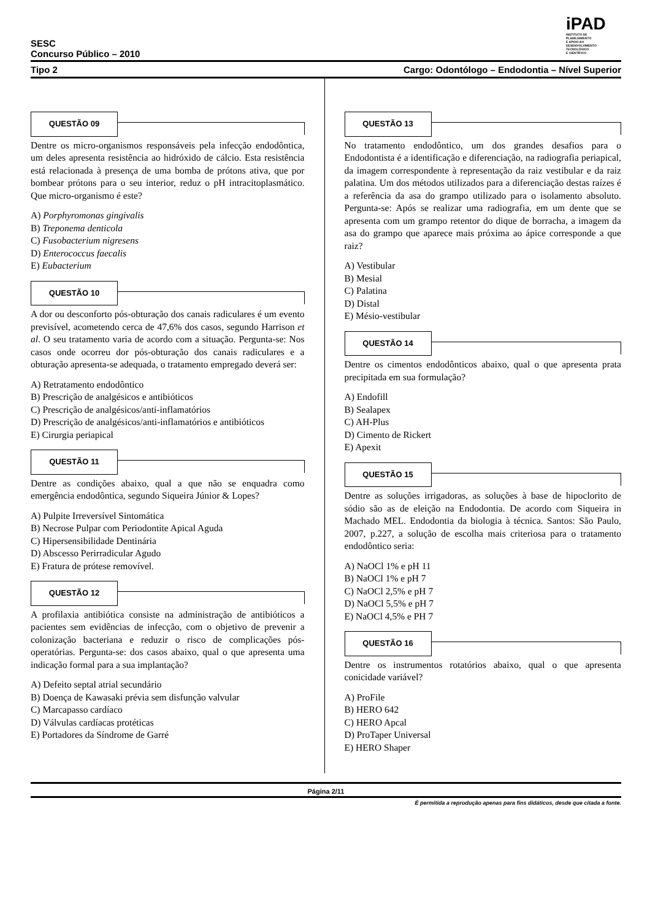SESC
Concurso Público – 2010
iPAD
INSTITUTO DE
PLANEJAMENTO
E APOIO AO
DESENVOLVIMENTO
TECNOLÓGICO
E CIENTÍFICO
Tipo 2 Cargo: Odontólogo – Endodontia – Nível Superior
QUESTÃO 09
Dentre os micro-organismos responsáveis pela infecção endodôntica, um deles apresenta resistência ao hidróxido de cálcio. Esta resistência está relacionada à presença de uma bomba de prótons ativa, que por bombear prótons para o seu interior, reduz o pH intracitoplasmático. Que micro-organismo é este?
A) Porphyromonas gingivalis
B) Treponema denticola
C) Fusobacterium nigresens
D) Enterococcus faecalis
E) Eubacterium
QUESTÃO 10
A dor ou desconforto pós-obturação dos canais radiculares é um evento previsível, acometendo cerca de 47,6% dos casos, segundo Harrison et al. O seu tratamento varia de acordo com a situação. Pergunta-se: Nos casos onde ocorreu dor pós-obturação dos canais radiculares e a obturação apresenta-se adequada, o tratamento empregado deverá ser:
A) Retratamento endodôntico
B) Prescrição de analgésicos e antibióticos
C) Prescrição de analgésicos/anti-inflamatórios
D) Prescrição de analgésicos/anti-inflamatórios e antibióticos
E) Cirurgia periapical
QUESTÃO 11
Dentre as condições abaixo, qual a que não se enquadra como emergência endodôntica, segundo Siqueira Júnior & Lopes?
A) Pulpite Irreversível Sintomática
B) Necrose Pulpar com Periodontite Apical Aguda
C) Hipersensibilidade Dentinária
D) Abscesso Perirradicular Agudo
E) Fratura de prótese removível.
QUESTÃO 12
A profilaxia antibiótica consiste na administração de antibióticos a pacientes sem evidências de infecção, com o objetivo de prevenir a colonização bacteriana e reduzir o risco de complicações pós-operatórias. Pergunta-se: dos casos abaixo, qual o que apresenta uma indicação formal para a sua implantação?
A) Defeito septal atrial secundário
B) Doença de Kawasaki prévia sem disfunção valvular
C) Marcapasso cardíaco
D) Válvulas cardíacas protéticas
E) Portadores da Síndrome de Garré
QUESTÃO 13
No tratamento endodôntico, um dos grandes desafios para o Endodontista é a identificação e diferenciação, na radiografia periapical, da imagem correspondente à representação da raiz vestibular e da raiz palatina. Um dos métodos utilizados para a diferenciação destas raízes é a referência da asa do grampo utilizado para o isolamento absoluto. Pergunta-se: Após se realizar uma radiografia, em um dente que se apresenta com um grampo retentor do dique de borracha, a imagem da asa do grampo que aparece mais próxima ao ápice corresponde a que raiz?
A) Vestibular
B) Mesial
C) Palatina
D) Distal
E) Mésio-vestibular
QUESTÃO 14
Dentre os cimentos endodônticos abaixo, qual o que apresenta prata precipitada em sua formulação?
A) Endofill
B) Sealapex
C) AH-Plus
D) Cimento de Rickert
E) Apexit
QUESTÃO 15
Dentre as soluções irrigadoras, as soluções à base de hipoclorito de sódio são as de eleição na Endodontia. De acordo com Siqueira in Machado MEL. Endodontia da biologia à técnica. Santos: São Paulo, 2007, p.227, a solução de escolha mais criteriosa para o tratamento endodôntico seria:
A) NaOCl 1% e pH 11
B) NaOCl 1% e pH 7
C) NaOCl 2,5% e pH 7
D) NaOCl 5,5% e pH 7
E) NaOCl 4,5% e PH 7
QUESTÃO 16
Dentre os instrumentos rotatórios abaixo, qual o que apresenta conicidade variável?
A) ProFile
B) HERO 642
C) HERO Apcal
D) ProTaper Universal
E) HERO Shaper
Página 2/11
É permitida a reprodução apenas para fins didáticos, desde que citada a fonte.